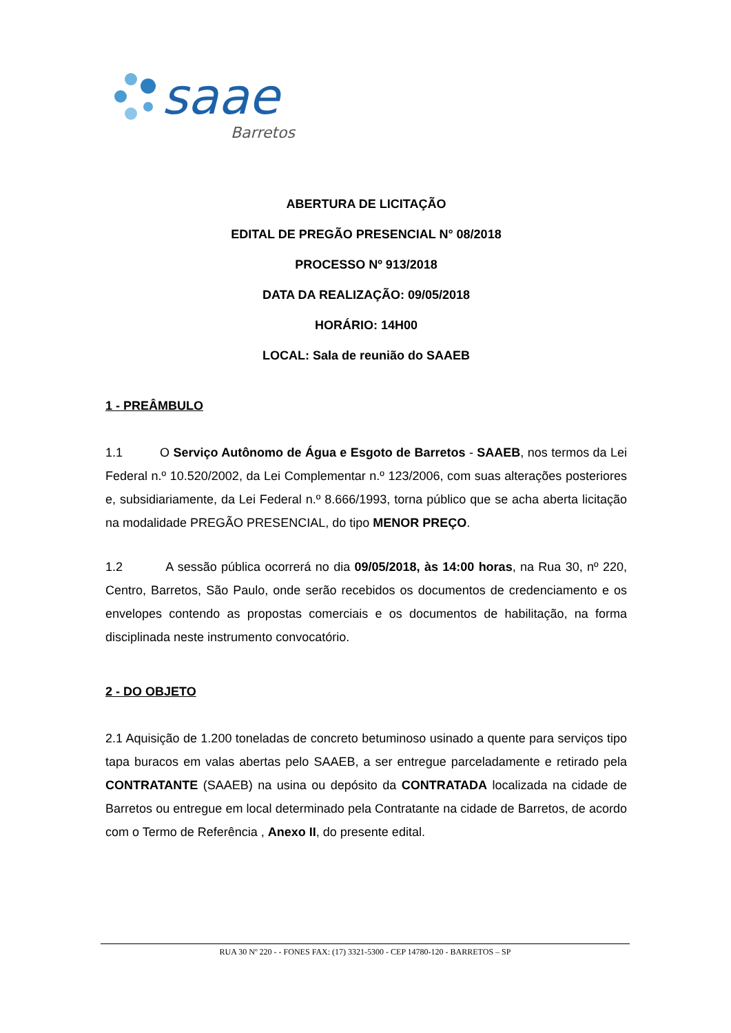saae
Barretos
ABERTURA DE LICITAÇÃO
EDITAL DE PREGÃO PRESENCIAL N° 08/2018
PROCESSO Nº 913/2018
DATA DA REALIZAÇÃO: 09/05/2018
HORÁRIO: 14H00
LOCAL: Sala de reunião do SAAEB
1 - PREÂMBULO
1.1 O Serviço Autônomo de Água e Esgoto de Barretos - SAAEB, nos termos da Lei Federal n.º 10.520/2002, da Lei Complementar n.º 123/2006, com suas alterações posteriores e, subsidiariamente, da Lei Federal n.º 8.666/1993, torna público que se acha aberta licitação na modalidade PREGÃO PRESENCIAL, do tipo MENOR PREÇO.
1.2 A sessão pública ocorrerá no dia 09/05/2018, às 14:00 horas, na Rua 30, nº 220, Centro, Barretos, São Paulo, onde serão recebidos os documentos de credenciamento e os envelopes contendo as propostas comerciais e os documentos de habilitação, na forma disciplinada neste instrumento convocatório.
2 - DO OBJETO
2.1 Aquisição de 1.200 toneladas de concreto betuminoso usinado a quente para serviços tipo tapa buracos em valas abertas pelo SAAEB, a ser entregue parceladamente e retirado pela CONTRATANTE (SAAEB) na usina ou depósito da CONTRATADA localizada na cidade de Barretos ou entregue em local determinado pela Contratante na cidade de Barretos, de acordo com o Termo de Referência , Anexo II, do presente edital.
RUA 30 Nº 220 - - FONES FAX: (17) 3321-5300 - CEP 14780-120 - BARRETOS – SP